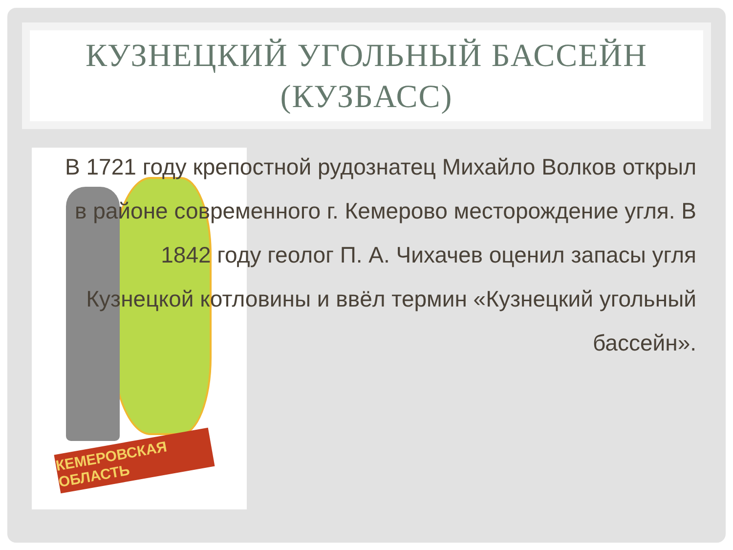КУЗНЕЦКИЙ УГОЛЬНЫЙ БАССЕЙН
(КУЗБАСС)
КЕМЕРОВСКАЯ ОБЛАСТЬ
В 1721 году крепостной рудознатец Михайло Волков открыл в районе современного г. Кемерово месторождение угля. В 1842 году геолог П. А. Чихачев оценил запасы угля Кузнецкой котловины и ввёл термин «Кузнецкий угольный бассейн».